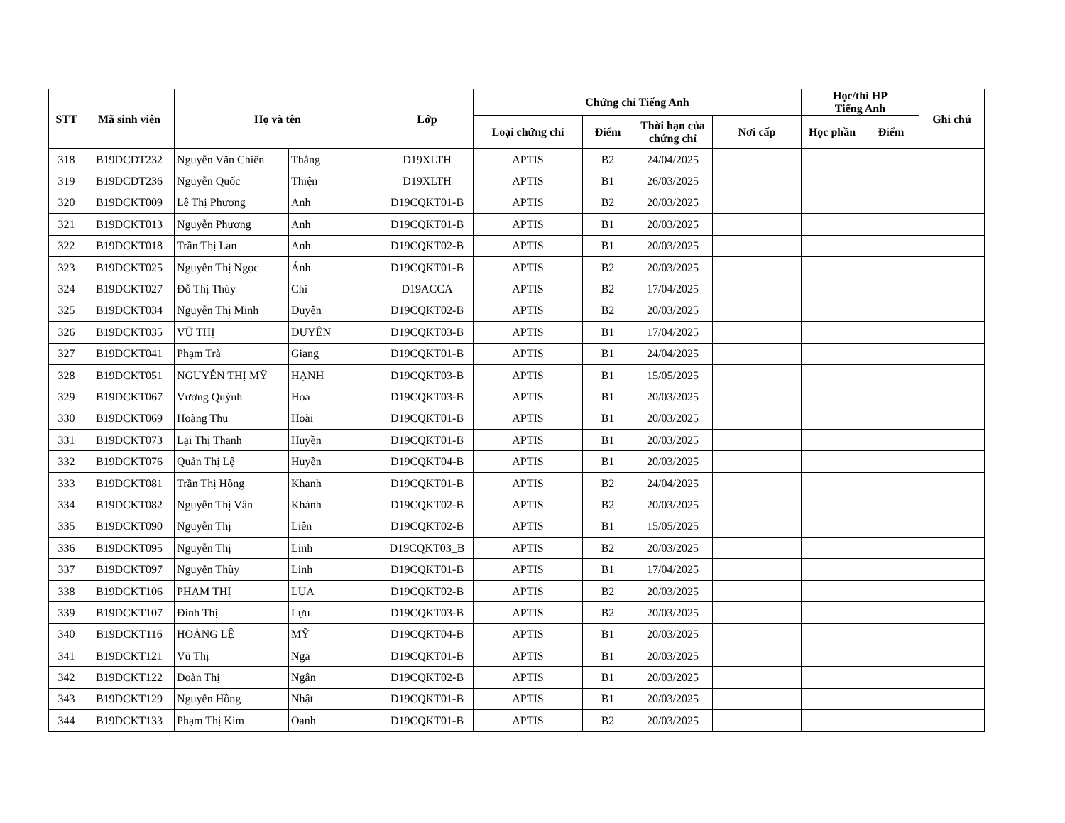| STT | Mã sinh viên | Họ và tên | | Lớp | Chứng chỉ Tiếng Anh | | | | Học/thi HP Tiếng Anh | | Ghi chú |
| --- | --- | --- | --- | --- | --- | --- | --- | --- | --- | --- | --- |
| | | | | | Loại chứng chỉ | Điểm | Thời hạn của chứng chỉ | Nơi cấp | Học phần | Điểm | |
| 318 | B19DCDT232 | Nguyễn Văn Chiến | Thắng | D19XLTH | APTIS | B2 | 24/04/2025 | | | | |
| 319 | B19DCDT236 | Nguyễn Quốc | Thiện | D19XLTH | APTIS | B1 | 26/03/2025 | | | | |
| 320 | B19DCKT009 | Lê Thị Phương | Anh | D19CQKT01-B | APTIS | B2 | 20/03/2025 | | | | |
| 321 | B19DCKT013 | Nguyễn Phương | Anh | D19CQKT01-B | APTIS | B1 | 20/03/2025 | | | | |
| 322 | B19DCKT018 | Trần Thị Lan | Anh | D19CQKT02-B | APTIS | B1 | 20/03/2025 | | | | |
| 323 | B19DCKT025 | Nguyễn Thị Ngọc | Ánh | D19CQKT01-B | APTIS | B2 | 20/03/2025 | | | | |
| 324 | B19DCKT027 | Đỗ Thị Thùy | Chi | D19ACCA | APTIS | B2 | 17/04/2025 | | | | |
| 325 | B19DCKT034 | Nguyễn Thị Minh | Duyên | D19CQKT02-B | APTIS | B2 | 20/03/2025 | | | | |
| 326 | B19DCKT035 | VŨ THỊ | DUYÊN | D19CQKT03-B | APTIS | B1 | 17/04/2025 | | | | |
| 327 | B19DCKT041 | Phạm Trà | Giang | D19CQKT01-B | APTIS | B1 | 24/04/2025 | | | | |
| 328 | B19DCKT051 | NGUYỄN THỊ MỸ | HẠNH | D19CQKT03-B | APTIS | B1 | 15/05/2025 | | | | |
| 329 | B19DCKT067 | Vương Quỳnh | Hoa | D19CQKT03-B | APTIS | B1 | 20/03/2025 | | | | |
| 330 | B19DCKT069 | Hoàng Thu | Hoài | D19CQKT01-B | APTIS | B1 | 20/03/2025 | | | | |
| 331 | B19DCKT073 | Lại Thị Thanh | Huyền | D19CQKT01-B | APTIS | B1 | 20/03/2025 | | | | |
| 332 | B19DCKT076 | Quản Thị Lệ | Huyền | D19CQKT04-B | APTIS | B1 | 20/03/2025 | | | | |
| 333 | B19DCKT081 | Trần Thị Hồng | Khanh | D19CQKT01-B | APTIS | B2 | 24/04/2025 | | | | |
| 334 | B19DCKT082 | Nguyễn Thị Vân | Khánh | D19CQKT02-B | APTIS | B2 | 20/03/2025 | | | | |
| 335 | B19DCKT090 | Nguyễn Thị | Liên | D19CQKT02-B | APTIS | B1 | 15/05/2025 | | | | |
| 336 | B19DCKT095 | Nguyễn Thị | Linh | D19CQKT03_B | APTIS | B2 | 20/03/2025 | | | | |
| 337 | B19DCKT097 | Nguyễn Thùy | Linh | D19CQKT01-B | APTIS | B1 | 17/04/2025 | | | | |
| 338 | B19DCKT106 | PHẠM THỊ | LỤA | D19CQKT02-B | APTIS | B2 | 20/03/2025 | | | | |
| 339 | B19DCKT107 | Đinh Thị | Lựu | D19CQKT03-B | APTIS | B2 | 20/03/2025 | | | | |
| 340 | B19DCKT116 | HOÀNG LỆ | MỸ | D19CQKT04-B | APTIS | B1 | 20/03/2025 | | | | |
| 341 | B19DCKT121 | Vũ Thị | Nga | D19CQKT01-B | APTIS | B1 | 20/03/2025 | | | | |
| 342 | B19DCKT122 | Đoàn Thị | Ngân | D19CQKT02-B | APTIS | B1 | 20/03/2025 | | | | |
| 343 | B19DCKT129 | Nguyễn Hồng | Nhật | D19CQKT01-B | APTIS | B1 | 20/03/2025 | | | | |
| 344 | B19DCKT133 | Phạm Thị Kim | Oanh | D19CQKT01-B | APTIS | B2 | 20/03/2025 | | | | |